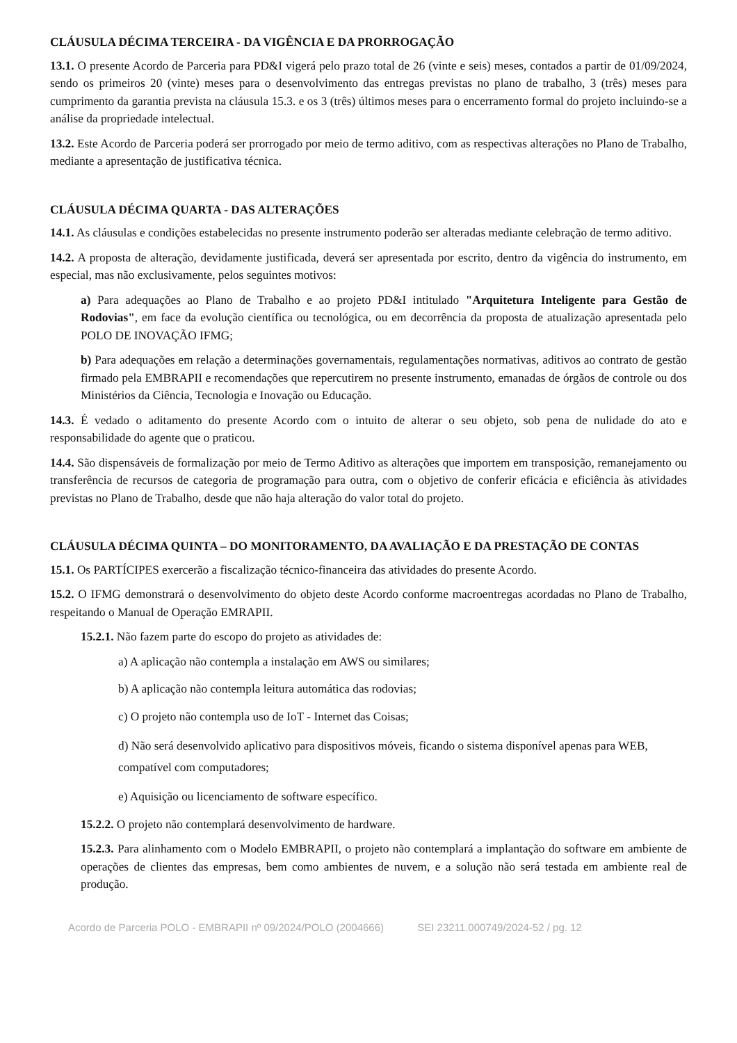CLÁUSULA DÉCIMA TERCEIRA - DA VIGÊNCIA E DA PRORROGAÇÃO
13.1. O presente Acordo de Parceria para PD&I vigerá pelo prazo total de 26 (vinte e seis) meses, contados a partir de 01/09/2024, sendo os primeiros 20 (vinte) meses para o desenvolvimento das entregas previstas no plano de trabalho, 3 (três) meses para cumprimento da garantia prevista na cláusula 15.3. e os 3 (três) últimos meses para o encerramento formal do projeto incluindo-se a análise da propriedade intelectual.
13.2. Este Acordo de Parceria poderá ser prorrogado por meio de termo aditivo, com as respectivas alterações no Plano de Trabalho, mediante a apresentação de justificativa técnica.
CLÁUSULA DÉCIMA QUARTA - DAS ALTERAÇÕES
14.1. As cláusulas e condições estabelecidas no presente instrumento poderão ser alteradas mediante celebração de termo aditivo.
14.2. A proposta de alteração, devidamente justificada, deverá ser apresentada por escrito, dentro da vigência do instrumento, em especial, mas não exclusivamente, pelos seguintes motivos:
a) Para adequações ao Plano de Trabalho e ao projeto PD&I intitulado "Arquitetura Inteligente para Gestão de Rodovias", em face da evolução científica ou tecnológica, ou em decorrência da proposta de atualização apresentada pelo POLO DE INOVAÇÃO IFMG;
b) Para adequações em relação a determinações governamentais, regulamentações normativas, aditivos ao contrato de gestão firmado pela EMBRAPII e recomendações que repercutirem no presente instrumento, emanadas de órgãos de controle ou dos Ministérios da Ciência, Tecnologia e Inovação ou Educação.
14.3. É vedado o aditamento do presente Acordo com o intuito de alterar o seu objeto, sob pena de nulidade do ato e responsabilidade do agente que o praticou.
14.4. São dispensáveis de formalização por meio de Termo Aditivo as alterações que importem em transposição, remanejamento ou transferência de recursos de categoria de programação para outra, com o objetivo de conferir eficácia e eficiência às atividades previstas no Plano de Trabalho, desde que não haja alteração do valor total do projeto.
CLÁUSULA DÉCIMA QUINTA – DO MONITORAMENTO, DA AVALIAÇÃO E DA PRESTAÇÃO DE CONTAS
15.1. Os PARTÍCIPES exercerão a fiscalização técnico-financeira das atividades do presente Acordo.
15.2. O IFMG demonstrará o desenvolvimento do objeto deste Acordo conforme macroentregas acordadas no Plano de Trabalho, respeitando o Manual de Operação EMRAPII.
15.2.1. Não fazem parte do escopo do projeto as atividades de:
a) A aplicação não contempla a instalação em AWS ou similares;
b) A aplicação não contempla leitura automática das rodovias;
c) O projeto não contempla uso de IoT - Internet das Coisas;
d) Não será desenvolvido aplicativo para dispositivos móveis, ficando o sistema disponível apenas para WEB, compatível com computadores;
e) Aquisição ou licenciamento de software específico.
15.2.2. O projeto não contemplará desenvolvimento de hardware.
15.2.3. Para alinhamento com o Modelo EMBRAPII, o projeto não contemplará a implantação do software em ambiente de operações de clientes das empresas, bem como ambientes de nuvem, e a solução não será testada em ambiente real de produção.
Acordo de Parceria POLO - EMBRAPII nº 09/2024/POLO (2004666) SEI 23211.000749/2024-52 / pg. 12